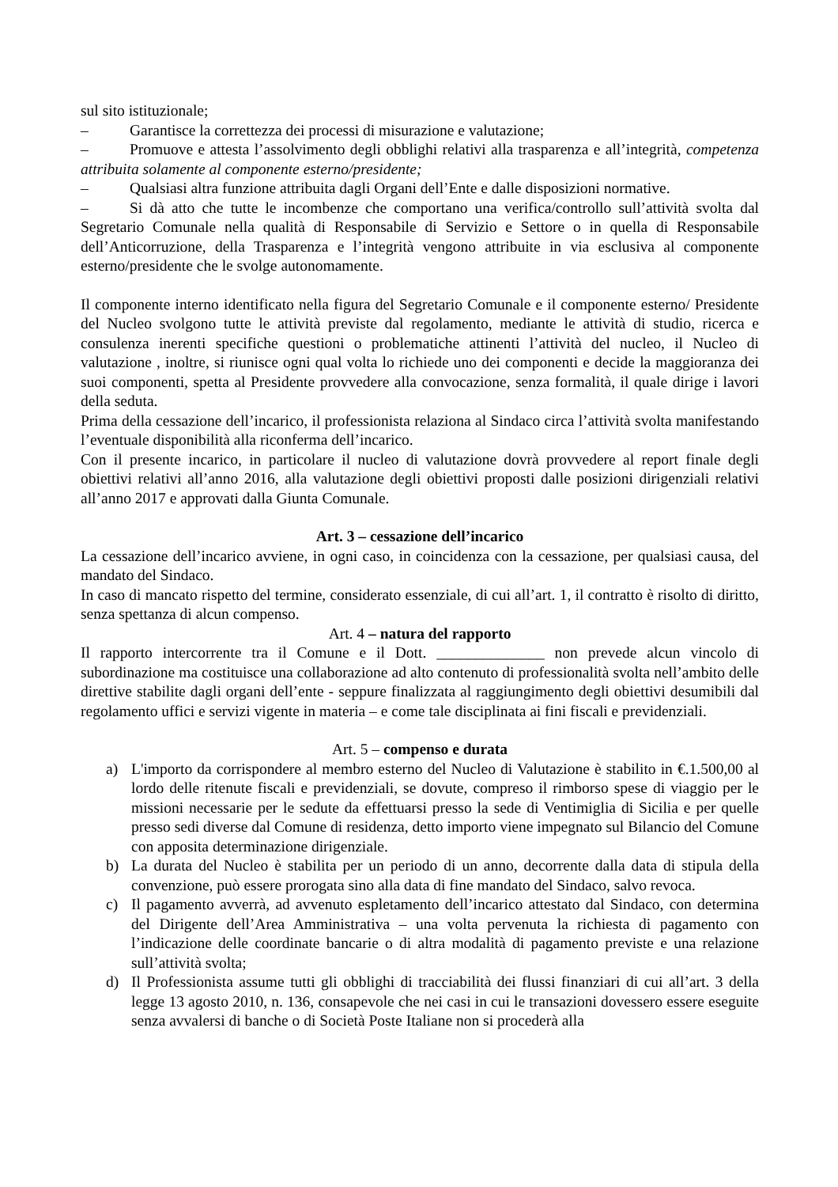sul sito istituzionale;
– Garantisce la correttezza dei processi di misurazione e valutazione;
– Promuove e attesta l’assolvimento degli obblighi relativi alla trasparenza e all’integrità, competenza attribuita solamente al componente esterno/presidente;
– Qualsiasi altra funzione attribuita dagli Organi dell’Ente e dalle disposizioni normative.
– Si dà atto che tutte le incombenze che comportano una verifica/controllo sull’attività svolta dal Segretario Comunale nella qualità di Responsabile di Servizio e Settore o in quella di Responsabile dell’Anticorruzione, della Trasparenza e l’integrità vengono attribuite in via esclusiva al componente esterno/presidente che le svolge autonomamente.
Il componente interno identificato nella figura del Segretario Comunale e il componente esterno/ Presidente del Nucleo svolgono tutte le attività previste dal regolamento, mediante le attività di studio, ricerca e consulenza inerenti specifiche questioni o problematiche attinenti l’attività del nucleo, il Nucleo di valutazione , inoltre, si riunisce ogni qual volta lo richiede uno dei componenti e decide la maggioranza dei suoi componenti, spetta al Presidente provvedere alla convocazione, senza formalità, il quale dirige i lavori della seduta.
Prima della cessazione dell’incarico, il professionista relaziona al Sindaco circa l’attività svolta manifestando l’eventuale disponibilità alla riconferma dell’incarico.
Con il presente incarico, in particolare il nucleo di valutazione dovrà provvedere al report finale degli obiettivi relativi all’anno 2016, alla valutazione degli obiettivi proposti dalle posizioni dirigenziali relativi all’anno 2017 e approvati dalla Giunta Comunale.
Art. 3 – cessazione dell’incarico
La cessazione dell’incarico avviene, in ogni caso, in coincidenza con la cessazione, per qualsiasi causa, del mandato del Sindaco.
In caso di mancato rispetto del termine, considerato essenziale, di cui all’art. 1, il contratto è risolto di diritto, senza spettanza di alcun compenso.
Art. 4 – natura del rapporto
Il rapporto intercorrente tra il Comune e il Dott. ______________ non prevede alcun vincolo di subordinazione ma costituisce una collaborazione ad alto contenuto di professionalità svolta nell’ambito delle direttive stabilite dagli organi dell’ente - seppure finalizzata al raggiungimento degli obiettivi desumibili dal regolamento uffici e servizi vigente in materia – e come tale disciplinata ai fini fiscali e previdenziali.
Art. 5 – compenso e durata
a) L'importo da corrispondere al membro esterno del Nucleo di Valutazione è stabilito in €.1.500,00 al lordo delle ritenute fiscali e previdenziali, se dovute, compreso il rimborso spese di viaggio per le missioni necessarie per le sedute da effettuarsi presso la sede di Ventimiglia di Sicilia e per quelle presso sedi diverse dal Comune di residenza, detto importo viene impegnato sul Bilancio del Comune con apposita determinazione dirigenziale.
b) La durata del Nucleo è stabilita per un periodo di un anno, decorrente dalla data di stipula della convenzione, può essere prorogata sino alla data di fine mandato del Sindaco, salvo revoca.
c) Il pagamento avverrà, ad avvenuto espletamento dell’incarico attestato dal Sindaco, con determina del Dirigente dell’Area Amministrativa – una volta pervenuta la richiesta di pagamento con l’indicazione delle coordinate bancarie o di altra modalità di pagamento previste e una relazione sull’attività svolta;
d) Il Professionista assume tutti gli obblighi di tracciabilità dei flussi finanziari di cui all’art. 3 della legge 13 agosto 2010, n. 136, consapevole che nei casi in cui le transazioni dovessero essere eseguite senza avvalersi di banche o di Società Poste Italiane non si procederà alla